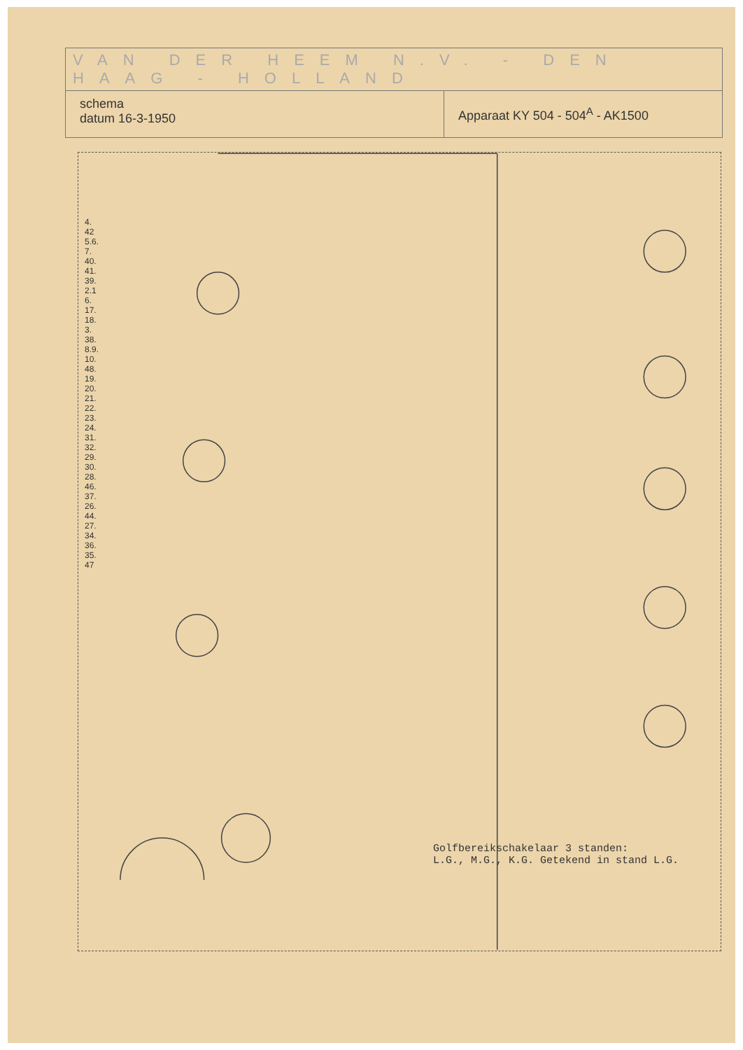VAN DER HEEM N.V. - DEN HAAG - HOLLAND
schema
datum 16-3-1950
Apparaat KY 504 - 504<sup>A</sup> - AK1500
Golfbereikschakelaar 3 standen:
L.G., M.G., K.G. Getekend in stand L.G.
4. 42 5.6.7. 40.41.39. 2.16. 17.18.3. 38. 8.9.10. 48.19.20. 21.22.23.24. 31.32.29. 30.28.46.37.26.44.27.34. 36. 35. 47
19. 1. 2.3. 22. 12.13. 31.7. 4.9.10.11.20.21.5.6.17.18. 14.16.34. 71. 5.7.8. 1.3.4. 15.17.18. 11. 13.14. 31.32. 41.42. 81.82.83.